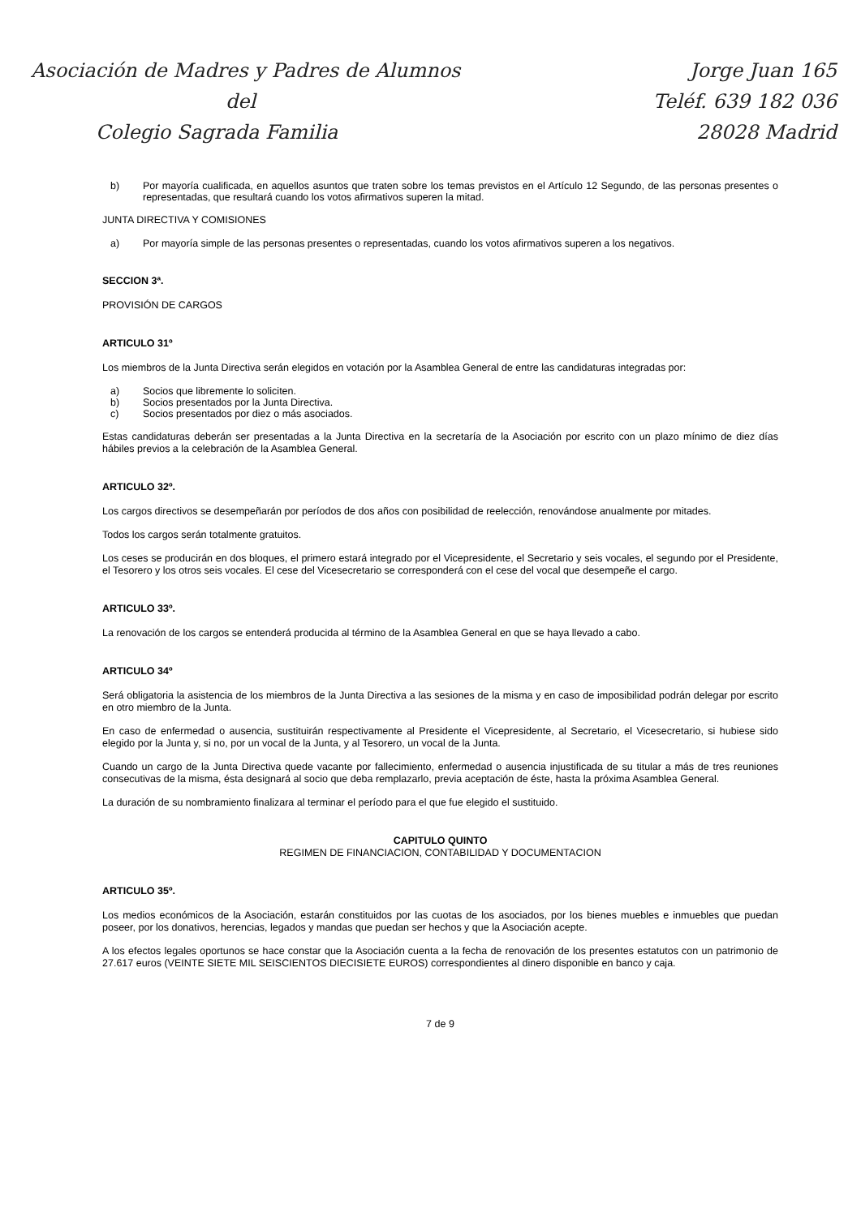Asociación de Madres y Padres de Alumnos
del
Colegio Sagrada Familia
Jorge Juan 165
Teléf. 639 182 036
28028 Madrid
b) Por mayoría cualificada, en aquellos asuntos que traten sobre los temas previstos en el Artículo 12 Segundo, de las personas presentes o representadas, que resultará cuando los votos afirmativos superen la mitad.
JUNTA DIRECTIVA Y COMISIONES
a) Por mayoría simple de las personas presentes o representadas, cuando los votos afirmativos superen a los negativos.
SECCION 3ª.
PROVISIÓN DE CARGOS
ARTICULO 31º
Los miembros de la Junta Directiva serán elegidos en votación por la Asamblea General de entre las candidaturas integradas por:
a) Socios que libremente lo soliciten.
b) Socios presentados por la Junta Directiva.
c) Socios presentados por diez o más asociados.
Estas candidaturas deberán ser presentadas a la Junta Directiva en la secretaría de la Asociación por escrito con un plazo mínimo de diez días hábiles previos a la celebración de la Asamblea General.
ARTICULO 32º.
Los cargos directivos se desempeñarán por períodos de dos años con posibilidad de reelección, renovándose anualmente por mitades.
Todos los cargos serán totalmente gratuitos.
Los ceses se producirán en dos bloques, el primero estará integrado por el Vicepresidente, el Secretario y seis vocales, el segundo por el Presidente, el Tesorero y los otros seis vocales. El cese del Vicesecretario se corresponderá con el cese del vocal que desempeñe el cargo.
ARTICULO 33º.
La renovación de los cargos se entenderá producida al término de la Asamblea General en que se haya llevado a cabo.
ARTICULO 34º
Será obligatoria la asistencia de los miembros de la Junta Directiva a las sesiones de la misma y en caso de imposibilidad podrán delegar por escrito en otro miembro de la Junta.
En caso de enfermedad o ausencia, sustituirán respectivamente al Presidente el Vicepresidente, al Secretario, el Vicesecretario, si hubiese sido elegido por la Junta y, si no, por un vocal de la Junta, y al Tesorero, un vocal de la Junta.
Cuando un cargo de la Junta Directiva quede vacante por fallecimiento, enfermedad o ausencia injustificada de su titular a más de tres reuniones consecutivas de la misma, ésta designará al socio que deba remplazarlo, previa aceptación de éste, hasta la próxima Asamblea General.
La duración de su nombramiento finalizara al terminar el período para el que fue elegido el sustituido.
CAPITULO QUINTO
REGIMEN DE FINANCIACION, CONTABILIDAD Y DOCUMENTACION
ARTICULO 35º.
Los medios económicos de la Asociación, estarán constituidos por las cuotas de los asociados, por los bienes muebles e inmuebles que puedan poseer, por los donativos, herencias, legados y mandas que puedan ser hechos y que la Asociación acepte.
A los efectos legales oportunos se hace constar que la Asociación cuenta a la fecha de renovación de los presentes estatutos con un patrimonio de 27.617 euros (VEINTE SIETE MIL SEISCIENTOS DIECISIETE EUROS) correspondientes al dinero disponible en banco y caja.
7 de 9